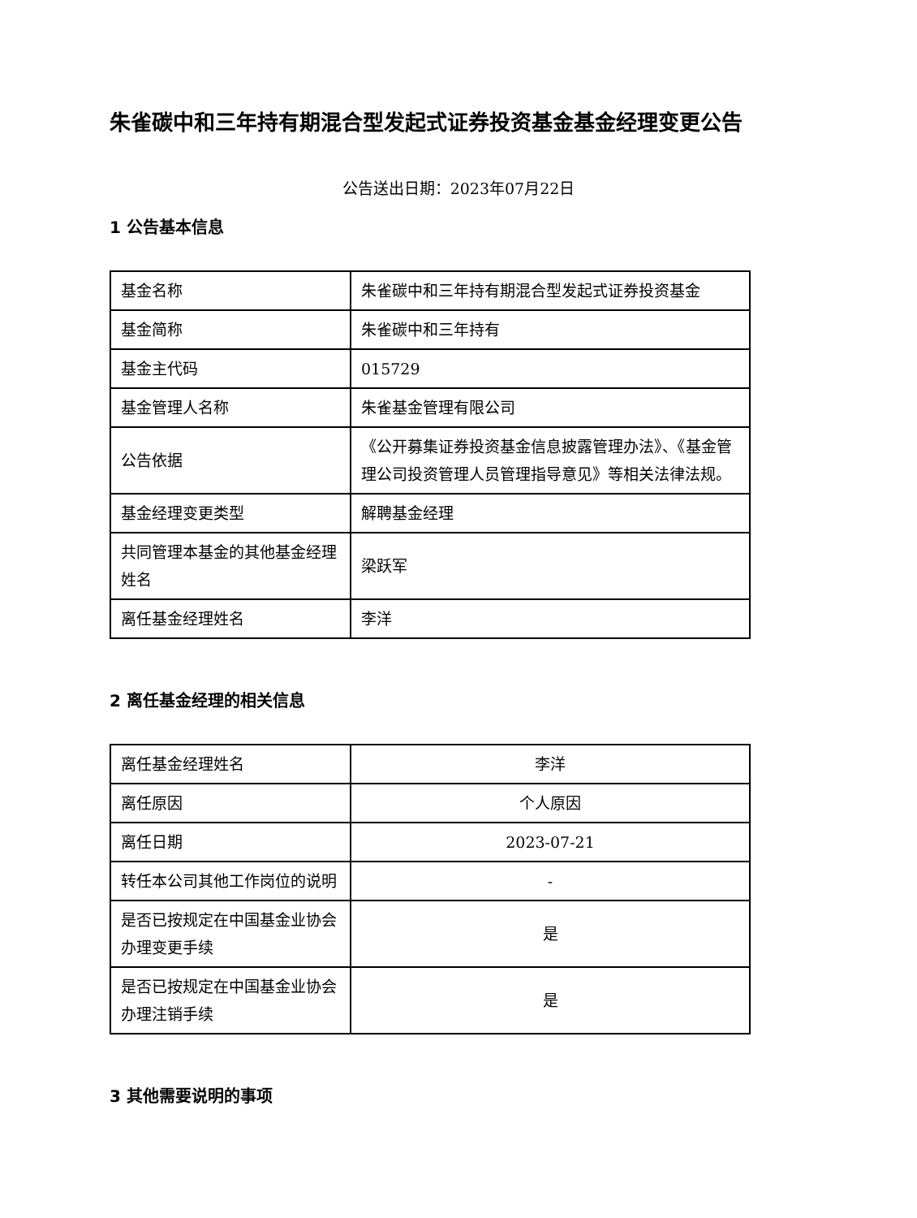朱雀碳中和三年持有期混合型发起式证券投资基金基金经理变更公告
公告送出日期：2023年07月22日
1 公告基本信息
| 基金名称 | 朱雀碳中和三年持有期混合型发起式证券投资基金 |
| 基金简称 | 朱雀碳中和三年持有 |
| 基金主代码 | 015729 |
| 基金管理人名称 | 朱雀基金管理有限公司 |
| 公告依据 | 《公开募集证券投资基金信息披露管理办法》、《基金管理公司投资管理人员管理指导意见》等相关法律法规。 |
| 基金经理变更类型 | 解聘基金经理 |
| 共同管理本基金的其他基金经理姓名 | 梁跃军 |
| 离任基金经理姓名 | 李洋 |
2 离任基金经理的相关信息
| 离任基金经理姓名 | 李洋 |
| 离任原因 | 个人原因 |
| 离任日期 | 2023-07-21 |
| 转任本公司其他工作岗位的说明 | - |
| 是否已按规定在中国基金业协会办理变更手续 | 是 |
| 是否已按规定在中国基金业协会办理注销手续 | 是 |
3 其他需要说明的事项